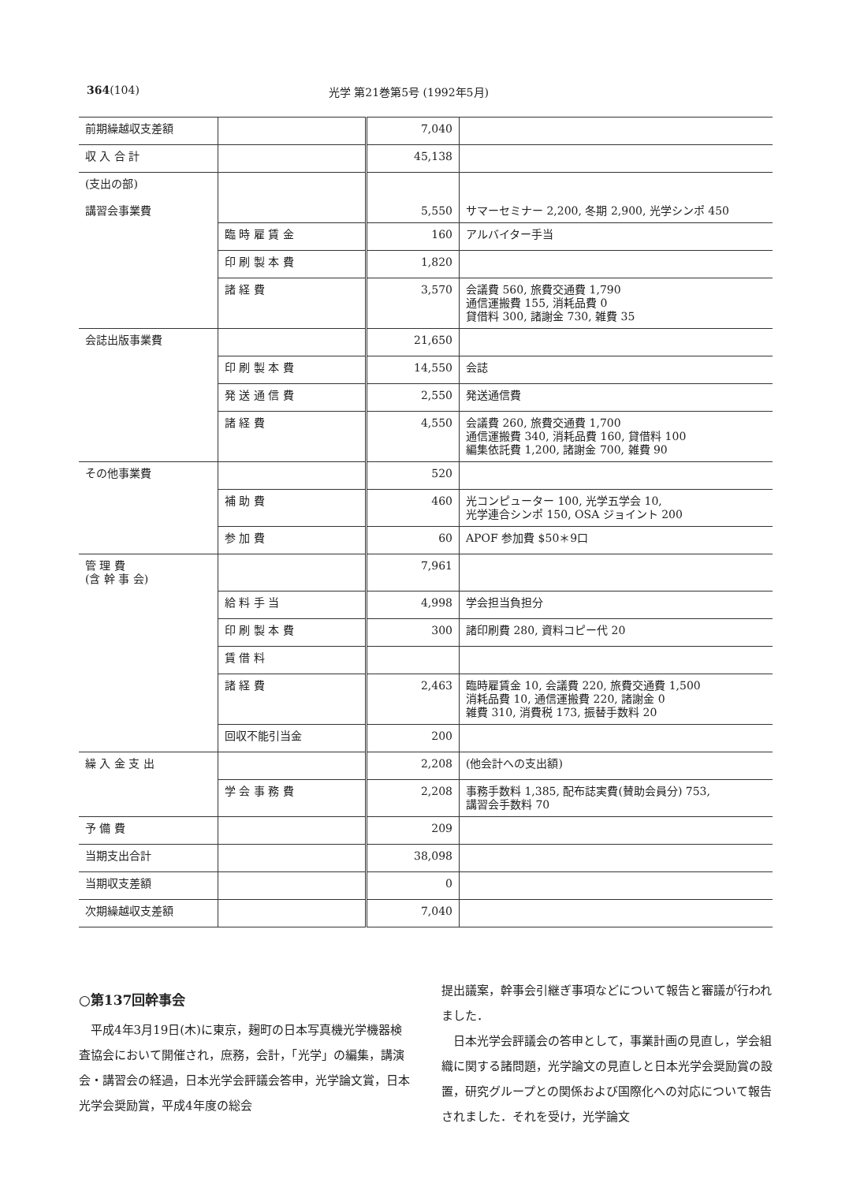364 (104) 光学 第21巻第5号 (1992年5月)
| 前期繰越収支差額 | | 7,040 | |
| 収 入 合 計 | | 45,138 | |
| (支出の部) 講習会事業費 | | 5,550 | サマーセミナー 2,200, 冬期 2,900, 光学シンポ 450 |
| | 臨 時 雇 賃 金 | 160 | アルバイター手当 |
| | 印 刷 製 本 費 | 1,820 | |
| | 諸 経 費 | 3,570 | 会議費 560, 旅費交通費 1,790 通信運搬費 155, 消耗品費 0 貸借料 300, 諸謝金 730, 雑費 35 |
| 会誌出版事業費 | | 21,650 | |
| | 印 刷 製 本 費 | 14,550 | 会誌 |
| | 発 送 通 信 費 | 2,550 | 発送通信費 |
| | 諸 経 費 | 4,550 | 会議費 260, 旅費交通費 1,700 通信運搬費 340, 消耗品費 160, 貸借料 100 編集依託費 1,200, 諸謝金 700, 雑費 90 |
| その他事業費 | | 520 | |
| | 補 助 費 | 460 | 光コンピューター 100, 光学五学会 10, 光学連合シンポ 150, OSA ジョイント 200 |
| | 参 加 費 | 60 | APOF 参加費 $50＊9口 |
| 管 理 費 (含 幹 事 会) | | 7,961 | |
| | 給 料 手 当 | 4,998 | 学会担当負担分 |
| | 印 刷 製 本 費 | 300 | 諸印刷費 280, 資料コピー代 20 |
| | 賃 借 料 | | |
| | 諸 経 費 | 2,463 | 臨時雇賃金 10, 会議費 220, 旅費交通費 1,500 消耗品費 10, 通信運搬費 220, 諸謝金 0 雑費 310, 消費税 173, 振替手数料 20 |
| | 回収不能引当金 | 200 | |
| 繰 入 金 支 出 | | 2,208 | (他会計への支出額) |
| | 学 会 事 務 費 | 2,208 | 事務手数料 1,385, 配布誌実費(賛助会員分) 753, 講習会手数料 70 |
| 予 備 費 | | 209 | |
| 当期支出合計 | | 38,098 | |
| 当期収支差額 | | 0 | |
| 次期繰越収支差額 | | 7,040 | |
○第137回幹事会
平成4年3月19日(木)に東京，麹町の日本写真機光学機器検査協会において開催され，庶務，会計，「光学」の編集，講演会・講習会の経過，日本光学会評議会答申，光学論文賞，日本光学会奨励賞，平成4年度の総会
提出議案，幹事会引継ぎ事項などについて報告と審議が行われました．
日本光学会評議会の答申として，事業計画の見直し，学会組織に関する諸問題，光学論文の見直しと日本光学会奨励賞の設置，研究グループとの関係および国際化への対応について報告されました．それを受け，光学論文